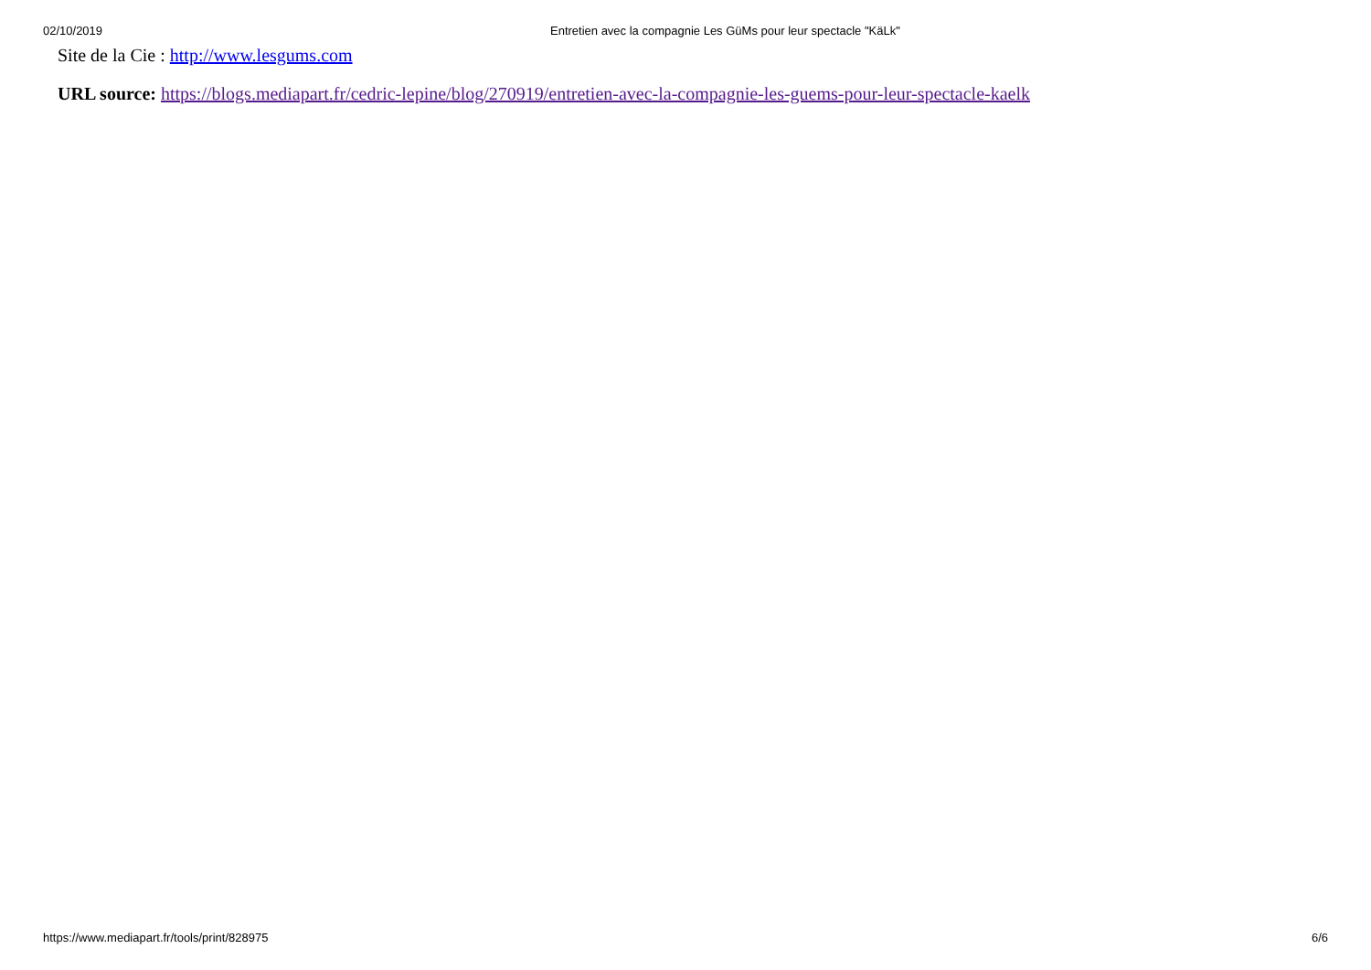02/10/2019 Entretien avec la compagnie Les GüMs pour leur spectacle "KäLk"
Site de la Cie : http://www.lesgums.com
URL source: https://blogs.mediapart.fr/cedric-lepine/blog/270919/entretien-avec-la-compagnie-les-guems-pour-leur-spectacle-kaelk
https://www.mediapart.fr/tools/print/828975 6/6